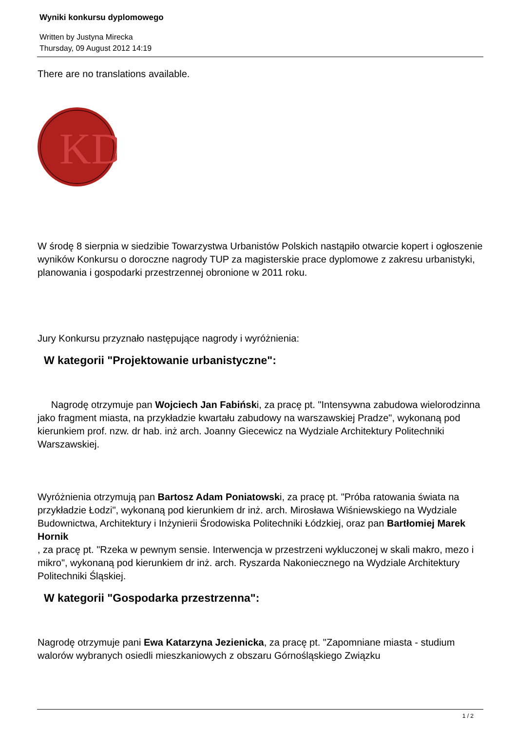Wyniki konkursu dyplomowego
Written by Justyna Mirecka
Thursday, 09 August 2012 14:19
There are no translations available.
KD
W środę 8 sierpnia w siedzibie Towarzystwa Urbanistów Polskich nastąpiło otwarcie kopert i ogłoszenie wyników Konkursu o doroczne nagrody TUP za magisterskie prace dyplomowe z zakresu urbanistyki, planowania i gospodarki przestrzennej obronione w 2011 roku.
Jury Konkursu przyznało następujące nagrody i wyróżnienia:
W kategorii "Projektowanie urbanistyczne":
Nagrodę otrzymuje pan Wojciech Jan Fabiński, za pracę pt. "Intensywna zabudowa wielorodzinna jako fragment miasta, na przykładzie kwartału zabudowy na warszawskiej Pradze", wykonaną pod kierunkiem prof. nzw. dr hab. inż arch. Joanny Giecewicz na Wydziale Architektury Politechniki Warszawskiej.
Wyróżnienia otrzymują pan Bartosz Adam Poniatowski, za pracę pt. "Próba ratowania świata na przykładzie Łodzi", wykonaną pod kierunkiem dr inż. arch. Mirosława Wiśniewskiego na Wydziale Budownictwa, Architektury i Inżynierii Środowiska Politechniki Łódzkiej, oraz pan Bartłomiej Marek Hornik
, za pracę pt. "Rzeka w pewnym sensie. Interwencja w przestrzeni wykluczonej w skali makro, mezo i mikro", wykonaną pod kierunkiem dr inż. arch. Ryszarda Nakoniecznego na Wydziale Architektury Politechniki Śląskiej.
W kategorii "Gospodarka przestrzenna":
Nagrodę otrzymuje pani Ewa Katarzyna Jezienicka, za pracę pt. "Zapomniane miasta - studium walorów wybranych osiedli mieszkaniowych z obszaru Górnośląskiego Związku
1 / 2